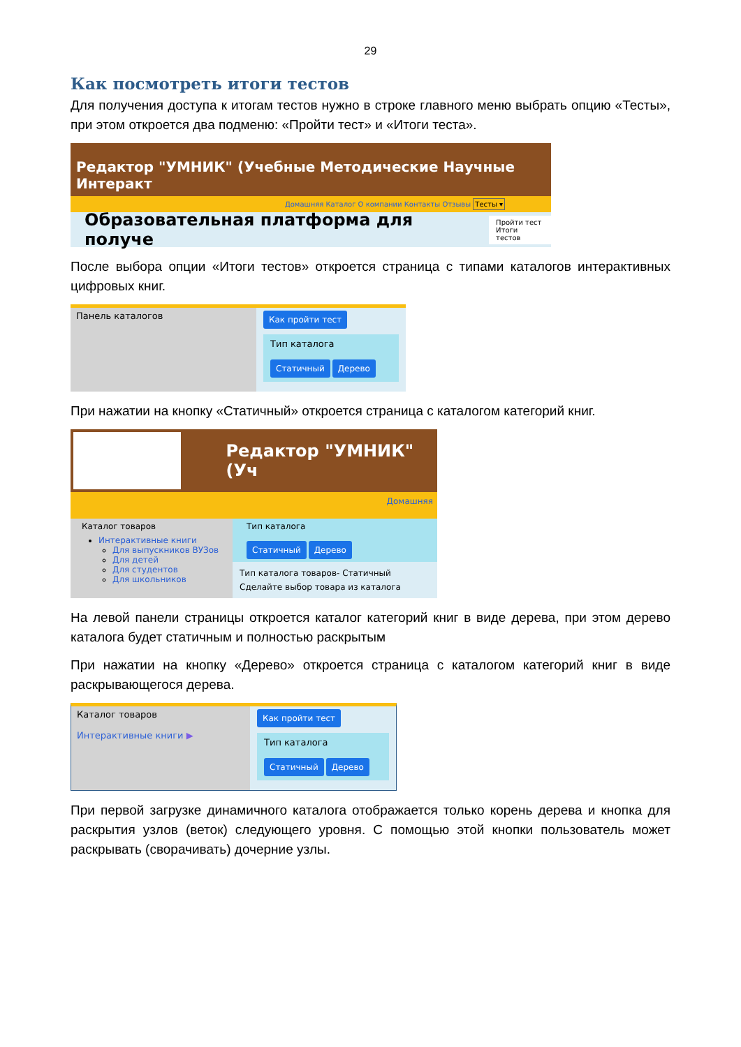29
Как посмотреть итоги тестов
Для получения доступа к итогам тестов нужно в строке главного меню выбрать опцию «Тесты», при этом откроется два подменю: «Пройти тест» и «Итоги теста».
Редактор "УМНИК" (Учебные Методические Научные Интеракт
Домашняя Каталог О компании Контакты Отзывы Тесты ▾
Образовательная платформа для получе Пройти тест
Итоги тестов
После выбора опции «Итоги тестов» откроется страница с типами каталогов интерактивных цифровых книг.
Панель каталогов
Как пройти тест
Тип каталога
Статичный Дерево
При нажатии на кнопку «Статичный» откроется страница с каталогом категорий книг.
Редактор "УМНИК" (Уч
Домашняя
Каталог товаров
Интерактивные книги
Для выпускников ВУЗов
Для детей
Для студентов
Для школьников
Тип каталога
Статичный Дерево
Тип каталога товаров- Статичный
Сделайте выбор товара из каталога
На левой панели страницы откроется каталог категорий книг в виде дерева, при этом дерево каталога будет статичным и полностью раскрытым
При нажатии на кнопку «Дерево» откроется страница с каталогом категорий книг в виде раскрывающегося дерева.
Каталог товаров
Интерактивные книги ▶
Как пройти тест
Тип каталога
Статичный Дерево
При первой загрузке динамичного каталога отображается только корень дерева и кнопка для раскрытия узлов (веток) следующего уровня. С помощью этой кнопки пользователь может раскрывать (сворачивать) дочерние узлы.